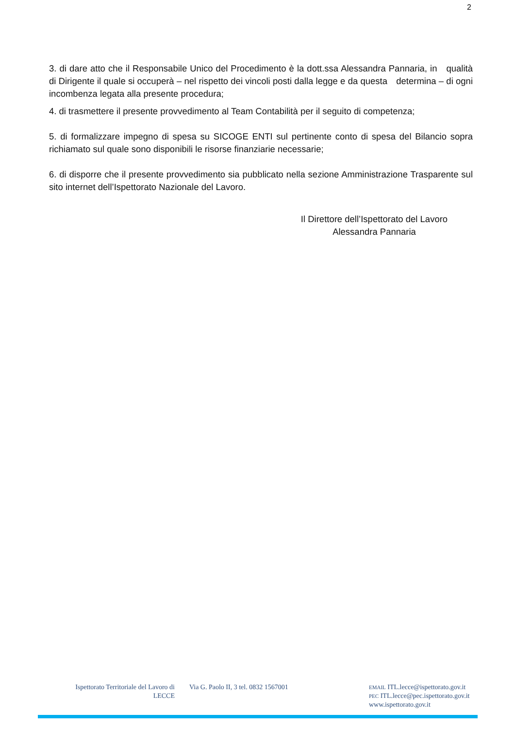2
3. di dare atto che il Responsabile Unico del Procedimento è la dott.ssa Alessandra Pannaria, in qualità di Dirigente il quale si occuperà – nel rispetto dei vincoli posti dalla legge e da questa determina – di ogni incombenza legata alla presente procedura;
4. di trasmettere il presente provvedimento al Team Contabilità per il seguito di competenza;
5. di formalizzare impegno di spesa su SICOGE ENTI sul pertinente conto di spesa del Bilancio sopra richiamato sul quale sono disponibili le risorse finanziarie necessarie;
6. di disporre che il presente provvedimento sia pubblicato nella sezione Amministrazione Trasparente sul sito internet dell’Ispettorato Nazionale del Lavoro.
Il Direttore dell’Ispettorato del Lavoro
Alessandra Pannaria
Ispettorato Territoriale del Lavoro di LECCE
Via G. Paolo II, 3 tel. 0832 1567001
EMAIL ITL.lecce@ispettorato.gov.it
PEC ITL.lecce@pec.ispettorato.gov.it
www.ispettorato.gov.it